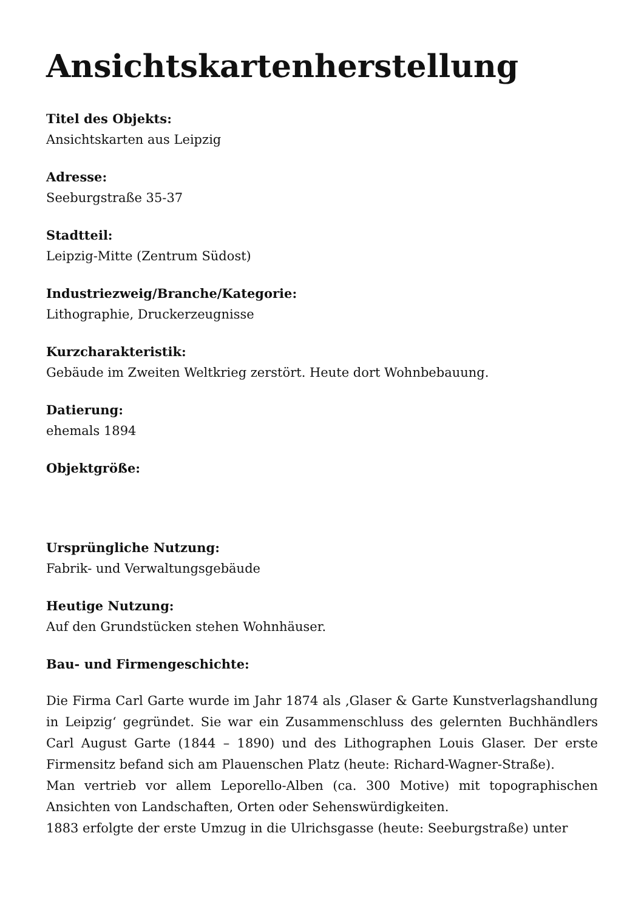Ansichtskartenherstellung
Titel des Objekts:
Ansichtskarten aus Leipzig
Adresse:
Seeburgstraße 35-37
Stadtteil:
Leipzig-Mitte (Zentrum Südost)
Industriezweig/Branche/Kategorie:
Lithographie, Druckerzeugnisse
Kurzcharakteristik:
Gebäude im Zweiten Weltkrieg zerstört. Heute dort Wohnbebauung.
Datierung:
ehemals 1894
Objektgröße:
Ursprüngliche Nutzung:
Fabrik- und Verwaltungsgebäude
Heutige Nutzung:
Auf den Grundstücken stehen Wohnhäuser.
Bau- und Firmengeschichte:
Die Firma Carl Garte wurde im Jahr 1874 als ‚Glaser & Garte Kunstverlagshandlung in Leipzig‘ gegründet. Sie war ein Zusammenschluss des gelernten Buchhändlers Carl August Garte (1844 – 1890) und des Lithographen Louis Glaser. Der erste Firmensitz befand sich am Plauenschen Platz (heute: Richard-Wagner-Straße).
Man vertrieb vor allem Leporello-Alben (ca. 300 Motive) mit topographischen Ansichten von Landschaften, Orten oder Sehenswürdigkeiten.
1883 erfolgte der erste Umzug in die Ulrichsgasse (heute: Seeburgstraße) unter